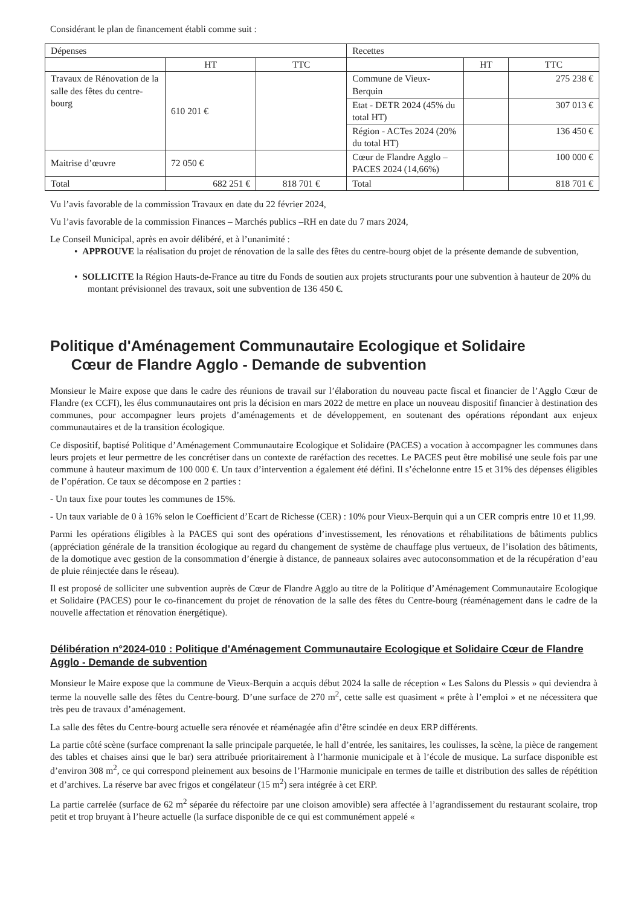Considérant le plan de financement établi comme suit :
| Dépenses | | | Recettes | | |
| | HT | TTC | | HT | TTC |
| Travaux de Rénovation de la salle des fêtes du centre-bourg | 610 201 € | | Commune de Vieux-Berquin | | 275 238 € |
| | | | Etat - DETR 2024 (45% du total HT) | | 307 013 € |
| | | | Région - ACTes 2024 (20% du total HT) | | 136 450 € |
| Maitrise d’œuvre | 72 050 € | | Cœur de Flandre Agglo – PACES 2024 (14,66%) | | 100 000 € |
| Total | 682 251 € | 818 701 € | Total | | 818 701 € |
Vu l’avis favorable de la commission Travaux en date du 22 février 2024,
Vu l’avis favorable de la commission Finances – Marchés publics –RH en date du 7 mars 2024,
Le Conseil Municipal, après en avoir délibéré, et à l’unanimité :
• APPROUVE la réalisation du projet de rénovation de la salle des fêtes du centre-bourg objet de la présente demande de subvention,
• SOLLICITE la Région Hauts-de-France au titre du Fonds de soutien aux projets structurants pour une subvention à hauteur de 20% du montant prévisionnel des travaux, soit une subvention de 136 450 €.
Politique d'Aménagement Communautaire Ecologique et Solidaire
Cœur de Flandre Agglo - Demande de subvention
Monsieur le Maire expose que dans le cadre des réunions de travail sur l’élaboration du nouveau pacte fiscal et financier de l’Agglo Cœur de Flandre (ex CCFI), les élus communautaires ont pris la décision en mars 2022 de mettre en place un nouveau dispositif financier à destination des communes, pour accompagner leurs projets d’aménagements et de développement, en soutenant des opérations répondant aux enjeux communautaires et de la transition écologique.
Ce dispositif, baptisé Politique d’Aménagement Communautaire Ecologique et Solidaire (PACES) a vocation à accompagner les communes dans leurs projets et leur permettre de les concrétiser dans un contexte de raréfaction des recettes. Le PACES peut être mobilisé une seule fois par une commune à hauteur maximum de 100 000 €. Un taux d’intervention a également été défini. Il s’échelonne entre 15 et 31% des dépenses éligibles de l’opération. Ce taux se décompose en 2 parties :
- Un taux fixe pour toutes les communes de 15%.
- Un taux variable de 0 à 16% selon le Coefficient d’Ecart de Richesse (CER) : 10% pour Vieux-Berquin qui a un CER compris entre 10 et 11,99.
Parmi les opérations éligibles à la PACES qui sont des opérations d’investissement, les rénovations et réhabilitations de bâtiments publics (appréciation générale de la transition écologique au regard du changement de système de chauffage plus vertueux, de l’isolation des bâtiments, de la domotique avec gestion de la consommation d’énergie à distance, de panneaux solaires avec autoconsommation et de la récupération d’eau de pluie réinjectée dans le réseau).
Il est proposé de solliciter une subvention auprès de Cœur de Flandre Agglo au titre de la Politique d’Aménagement Communautaire Ecologique et Solidaire (PACES) pour le co-financement du projet de rénovation de la salle des fêtes du Centre-bourg (réaménagement dans le cadre de la nouvelle affectation et rénovation énergétique).
Délibération n°2024-010 : Politique d'Aménagement Communautaire Ecologique et Solidaire Cœur de Flandre Agglo - Demande de subvention
Monsieur le Maire expose que la commune de Vieux-Berquin a acquis début 2024 la salle de réception « Les Salons du Plessis » qui deviendra à terme la nouvelle salle des fêtes du Centre-bourg. D’une surface de 270 m<sup>2</sup>, cette salle est quasiment « prête à l’emploi » et ne nécessitera que très peu de travaux d’aménagement.
La salle des fêtes du Centre-bourg actuelle sera rénovée et réaménagée afin d’être scindée en deux ERP différents.
La partie côté scène (surface comprenant la salle principale parquetée, le hall d’entrée, les sanitaires, les coulisses, la scène, la pièce de rangement des tables et chaises ainsi que le bar) sera attribuée prioritairement à l’harmonie municipale et à l’école de musique. La surface disponible est d’environ 308 m<sup>2</sup>, ce qui correspond pleinement aux besoins de l’Harmonie municipale en termes de taille et distribution des salles de répétition et d’archives. La réserve bar avec frigos et congélateur (15 m<sup>2</sup>) sera intégrée à cet ERP.
La partie carrelée (surface de 62 m<sup>2</sup> séparée du réfectoire par une cloison amovible) sera affectée à l’agrandissement du restaurant scolaire, trop petit et trop bruyant à l’heure actuelle (la surface disponible de ce qui est communément appelé «